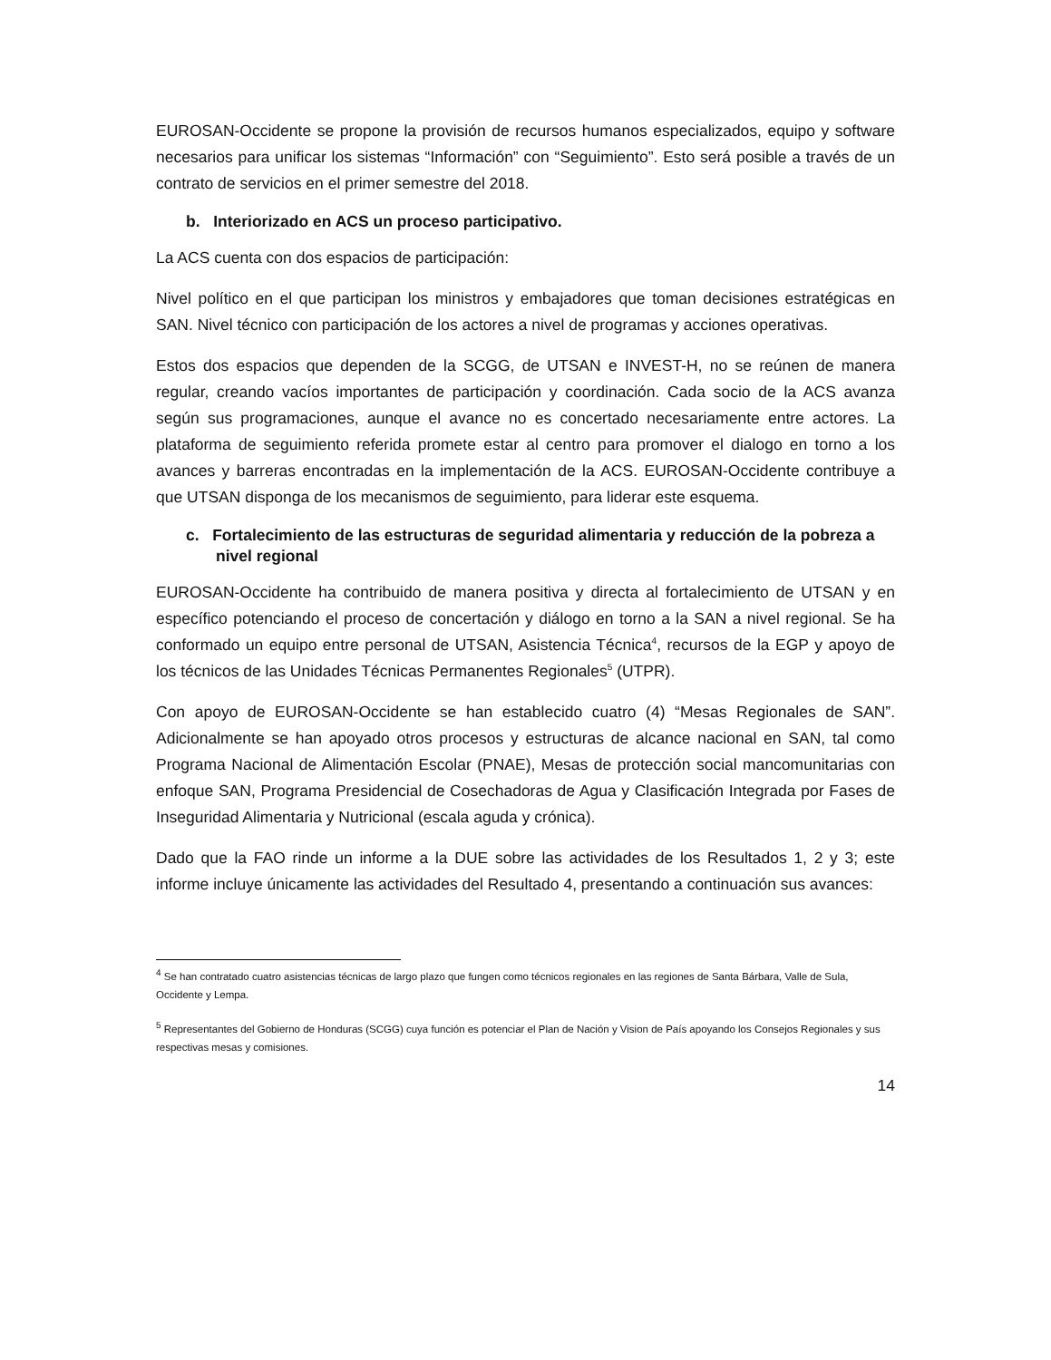EUROSAN-Occidente se propone la provisión de recursos humanos especializados, equipo y software necesarios para unificar los sistemas “Información” con “Seguimiento”. Esto será posible a través de un contrato de servicios en el primer semestre del 2018.
b. Interiorizado en ACS un proceso participativo.
La ACS cuenta con dos espacios de participación:
Nivel político en el que participan los ministros y embajadores que toman decisiones estratégicas en SAN. Nivel técnico con participación de los actores a nivel de programas y acciones operativas.
Estos dos espacios que dependen de la SCGG, de UTSAN e INVEST-H, no se reúnen de manera regular, creando vacíos importantes de participación y coordinación. Cada socio de la ACS avanza según sus programaciones, aunque el avance no es concertado necesariamente entre actores. La plataforma de seguimiento referida promete estar al centro para promover el dialogo en torno a los avances y barreras encontradas en la implementación de la ACS. EUROSAN-Occidente contribuye a que UTSAN disponga de los mecanismos de seguimiento, para liderar este esquema.
c. Fortalecimiento de las estructuras de seguridad alimentaria y reducción de la pobreza a nivel regional
EUROSAN-Occidente ha contribuido de manera positiva y directa al fortalecimiento de UTSAN y en específico potenciando el proceso de concertación y diálogo en torno a la SAN a nivel regional. Se ha conformado un equipo entre personal de UTSAN, Asistencia Técnica<sup>4</sup>, recursos de la EGP y apoyo de los técnicos de las Unidades Técnicas Permanentes Regionales<sup>5</sup> (UTPR).
Con apoyo de EUROSAN-Occidente se han establecido cuatro (4) “Mesas Regionales de SAN”. Adicionalmente se han apoyado otros procesos y estructuras de alcance nacional en SAN, tal como Programa Nacional de Alimentación Escolar (PNAE), Mesas de protección social mancomunitarias con enfoque SAN, Programa Presidencial de Cosechadoras de Agua y Clasificación Integrada por Fases de Inseguridad Alimentaria y Nutricional (escala aguda y crónica).
Dado que la FAO rinde un informe a la DUE sobre las actividades de los Resultados 1, 2 y 3; este informe incluye únicamente las actividades del Resultado 4, presentando a continuación sus avances:
<sup>4</sup> Se han contratado cuatro asistencias técnicas de largo plazo que fungen como técnicos regionales en las regiones de Santa Bárbara, Valle de Sula, Occidente y Lempa.
<sup>5</sup> Representantes del Gobierno de Honduras (SCGG) cuya función es potenciar el Plan de Nación y Vision de País apoyando los Consejos Regionales y sus respectivas mesas y comisiones.
14